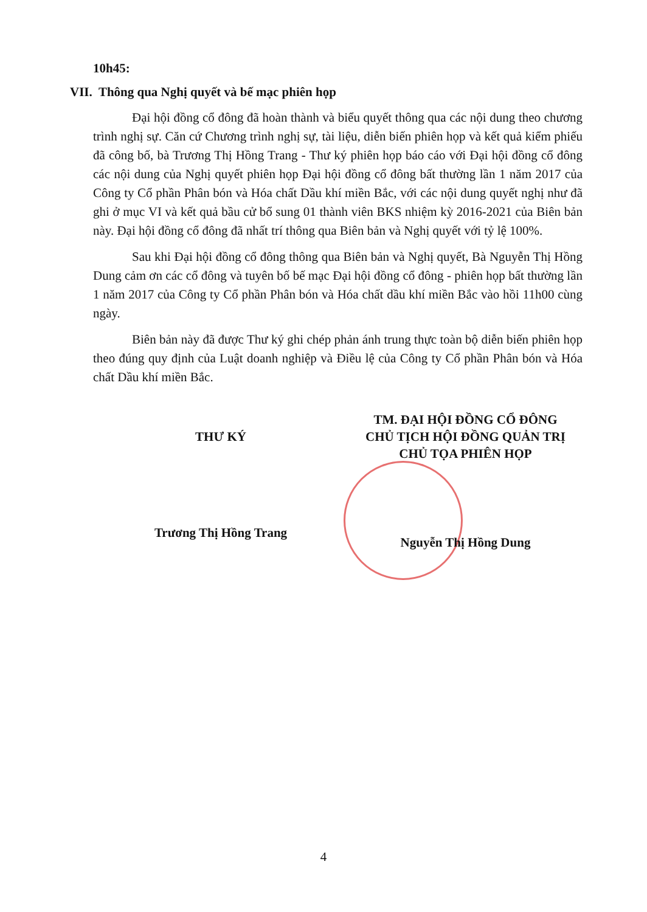10h45:
VII. Thông qua Nghị quyết và bế mạc phiên họp
Đại hội đồng cổ đông đã hoàn thành và biểu quyết thông qua các nội dung theo chương trình nghị sự. Căn cứ Chương trình nghị sự, tài liệu, diễn biến phiên họp và kết quả kiểm phiếu đã công bố, bà Trương Thị Hồng Trang - Thư ký phiên họp báo cáo với Đại hội đồng cổ đông các nội dung của Nghị quyết phiên họp Đại hội đồng cổ đông bất thường lần 1 năm 2017 của Công ty Cổ phần Phân bón và Hóa chất Dầu khí miền Bắc, với các nội dung quyết nghị như đã ghi ở mục VI và kết quả bầu cử bổ sung 01 thành viên BKS nhiệm kỳ 2016-2021 của Biên bản này. Đại hội đồng cổ đông đã nhất trí thông qua Biên bản và Nghị quyết với tỷ lệ 100%.
Sau khi Đại hội đồng cổ đông thông qua Biên bản và Nghị quyết, Bà Nguyễn Thị Hồng Dung cảm ơn các cổ đông và tuyên bố bế mạc Đại hội đồng cổ đông - phiên họp bất thường lần 1 năm 2017 của Công ty Cổ phần Phân bón và Hóa chất dầu khí miền Bắc vào hồi 11h00 cùng ngày.
Biên bản này đã được Thư ký ghi chép phản ánh trung thực toàn bộ diễn biến phiên họp theo đúng quy định của Luật doanh nghiệp và Điều lệ của Công ty Cổ phần Phân bón và Hóa chất Dầu khí miền Bắc.
THƯ KÝ
Trương Thị Hồng Trang
TM. ĐẠI HỘI ĐỒNG CỔ ĐÔNG
CHỦ TỊCH HỘI ĐỒNG QUẢN TRỊ
CHỦ TỌA PHIÊN HỌP
Nguyễn Thị Hồng Dung
4